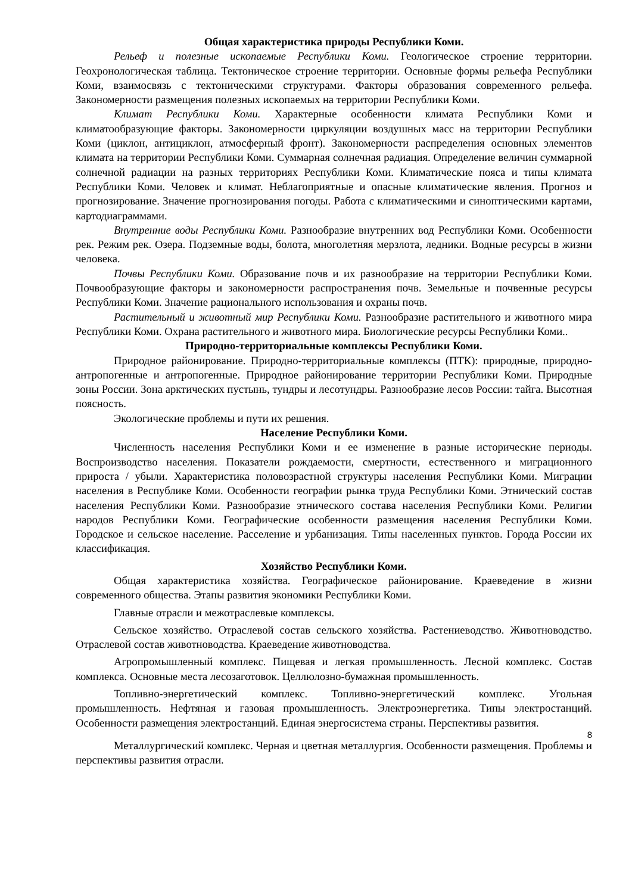Общая характеристика природы Республики Коми.
Рельеф и полезные ископаемые Республики Коми. Геологическое строение территории. Геохронологическая таблица. Тектоническое строение территории. Основные формы рельефа Республики Коми, взаимосвязь с тектоническими структурами. Факторы образования современного рельефа. Закономерности размещения полезных ископаемых на территории Республики Коми.
Климат Республики Коми. Характерные особенности климата Республики Коми и климатообразующие факторы. Закономерности циркуляции воздушных масс на территории Республики Коми (циклон, антициклон, атмосферный фронт). Закономерности распределения основных элементов климата на территории Республики Коми. Суммарная солнечная радиация. Определение величин суммарной солнечной радиации на разных территориях Республики Коми. Климатические пояса и типы климата Республики Коми. Человек и климат. Неблагоприятные и опасные климатические явления. Прогноз и прогнозирование. Значение прогнозирования погоды. Работа с климатическими и синоптическими картами, картодиаграммами.
Внутренние воды Республики Коми. Разнообразие внутренних вод Республики Коми. Особенности рек. Режим рек. Озера. Подземные воды, болота, многолетняя мерзлота, ледники. Водные ресурсы в жизни человека.
Почвы Республики Коми. Образование почв и их разнообразие на территории Республики Коми. Почвообразующие факторы и закономерности распространения почв. Земельные и почвенные ресурсы Республики Коми. Значение рационального использования и охраны почв.
Растительный и животный мир Республики Коми. Разнообразие растительного и животного мира Республики Коми. Охрана растительного и животного мира. Биологические ресурсы Республики Коми..
Природно-территориальные комплексы Республики Коми.
Природное районирование. Природно-территориальные комплексы (ПТК): природные, природно-антропогенные и антропогенные. Природное районирование территории Республики Коми. Природные зоны России. Зона арктических пустынь, тундры и лесотундры. Разнообразие лесов России: тайга. Высотная поясность.
Экологические проблемы и пути их решения.
Население Республики Коми.
Численность населения Республики Коми и ее изменение в разные исторические периоды. Воспроизводство населения. Показатели рождаемости, смертности, естественного и миграционного прироста / убыли. Характеристика половозрастной структуры населения Республики Коми. Миграции населения в Республике Коми. Особенности географии рынка труда Республики Коми. Этнический состав населения Республики Коми. Разнообразие этнического состава населения Республики Коми. Религии народов Республики Коми. Географические особенности размещения населения Республики Коми. Городское и сельское население. Расселение и урбанизация. Типы населенных пунктов. Города России их классификация.
Хозяйство Республики Коми.
Общая характеристика хозяйства. Географическое районирование. Краеведение в жизни современного общества. Этапы развития экономики Республики Коми.
Главные отрасли и межотраслевые комплексы.
Сельское хозяйство. Отраслевой состав сельского хозяйства. Растениеводство. Животноводство. Отраслевой состав животноводства. Краеведение животноводства.
Агропромышленный комплекс. Пищевая и легкая промышленность. Лесной комплекс. Состав комплекса. Основные места лесозаготовок. Целлюлозно-бумажная промышленность.
Топливно-энергетический комплекс. Топливно-энергетический комплекс. Угольная промышленность. Нефтяная и газовая промышленность. Электроэнергетика. Типы электростанций. Особенности размещения электростанций. Единая энергосистема страны. Перспективы развития.
8
Металлургический комплекс. Черная и цветная металлургия. Особенности размещения. Проблемы и перспективы развития отрасли.